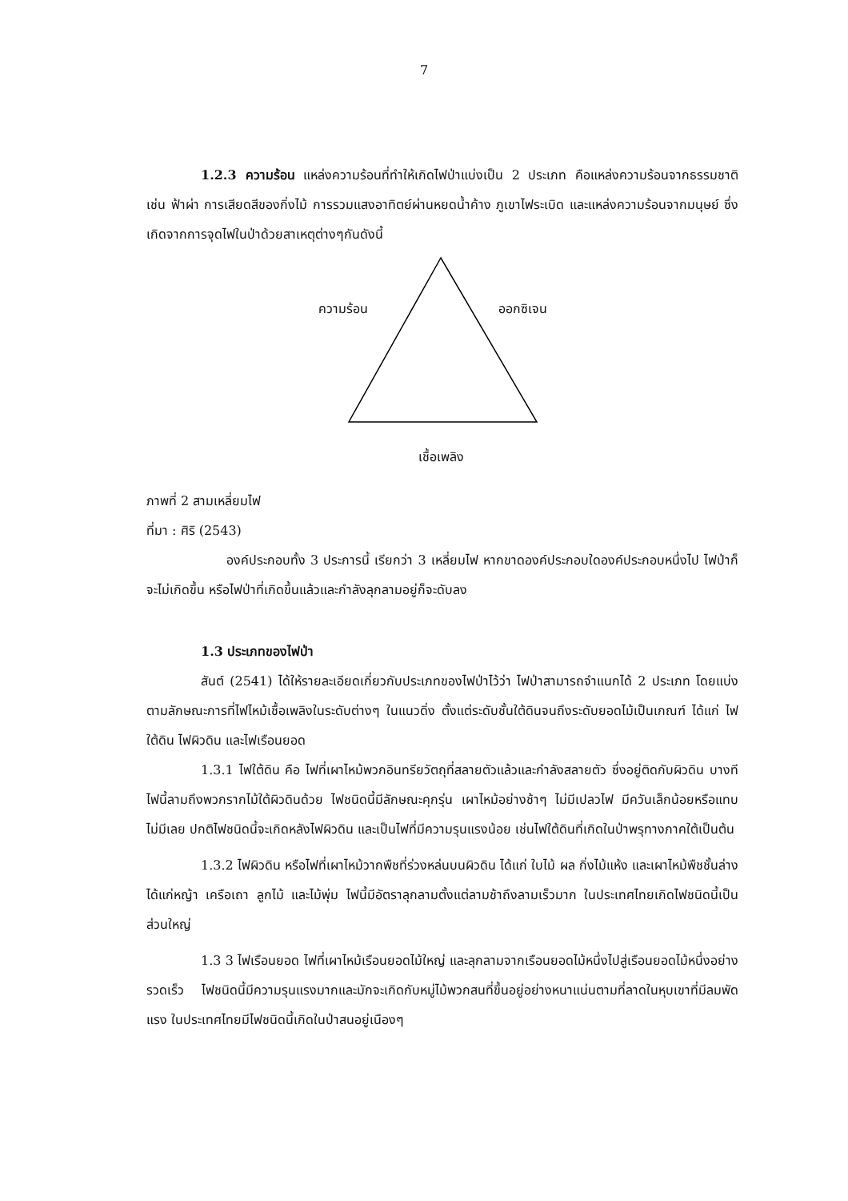7
1.2.3 ความร้อน แหล่งความร้อนที่ทำให้เกิดไฟป่าแบ่งเป็น 2 ประเภท คือแหล่งความร้อนจากธรรมชาติ เช่น ฟ้าผ่า การเสียดสีของกิ่งไม้ การรวมแสงอาทิตย์ผ่านหยดน้ำค้าง ภูเขาไฟระเบิด และแหล่งความร้อนจากมนุษย์ ซึ่งเกิดจากการจุดไฟในป่าด้วยสาเหตุต่างๆกันดังนี้
ความร้อน ออกซิเจน
เชื้อเพลิง
ภาพที่ 2 สามเหลี่ยมไฟ
ที่มา : ศิริ (2543)
องค์ประกอบทั้ง 3 ประการนี้ เรียกว่า 3 เหลี่ยมไฟ หากขาดองค์ประกอบใดองค์ประกอบหนึ่งไป ไฟป่าก็จะไม่เกิดขึ้น หรือไฟป่าที่เกิดขึ้นแล้วและกำลังลุกลามอยู่ก็จะดับลง
1.3 ประเภทของไฟป่า
สันต์ (2541) ได้ให้รายละเอียดเกี่ยวกับประเภทของไฟป่าไว้ว่า ไฟป่าสามารถจำแนกได้ 2 ประเภท โดยแบ่งตามลักษณะการที่ไฟไหม้เชื้อเพลิงในระดับต่างๆ ในแนวดิ่ง ตั้งแต่ระดับชั้นใต้ดินจนถึงระดับยอดไม้เป็นเกณฑ์ ได้แก่ ไฟใต้ดิน ไฟผิวดิน และไฟเรือนยอด
1.3.1 ไฟใต้ดิน คือ ไฟที่เผาไหม้พวกอินทรียวัตถุที่สลายตัวแล้วและกำลังสลายตัว ซึ่งอยู่ติดกับผิวดิน บางทีไฟนี้ลามถึงพวกรากไม้ใต้ผิวดินด้วย ไฟชนิดนี้มีลักษณะคุกรุ่น เผาไหม้อย่างช้าๆ ไม่มีเปลวไฟ มีควันเล็กน้อยหรือแทบไม่มีเลย ปกติไฟชนิดนี้จะเกิดหลังไฟผิวดิน และเป็นไฟที่มีความรุนแรงน้อย เช่นไฟใต้ดินที่เกิดในป่าพรุทางภาคใต้เป็นต้น
1.3.2 ไฟผิวดิน หรือไฟที่เผาไหม้วากพืชที่ร่วงหล่นบนผิวดิน ได้แก่ ใบไม้ ผล กิ่งไม้แห้ง และเผาไหม้พืชชั้นล่าง ได้แก่หญ้า เครือเถา ลูกไม้ และไม้พุ่ม ไฟนี้มีอัตราลุกลามตั้งแต่ลามช้าถึงลามเร็วมาก ในประเทศไทยเกิดไฟชนิดนี้เป็นส่วนใหญ่
1.3 3 ไฟเรือนยอด ไฟที่เผาไหม้เรือนยอดไม้ใหญ่ และลุกลามจากเรือนยอดไม้หนึ่งไปสู่เรือนยอดไม้หนึ่งอย่างรวดเร็ว ไฟชนิดนี้มีความรุนแรงมากและมักจะเกิดกับหมู่ไม้พวกสนที่ขึ้นอยู่อย่างหนาแน่นตามที่ลาดในหุบเขาที่มีลมพัดแรง ในประเทศไทยมีไฟชนิดนี้เกิดในป่าสนอยู่เนืองๆ